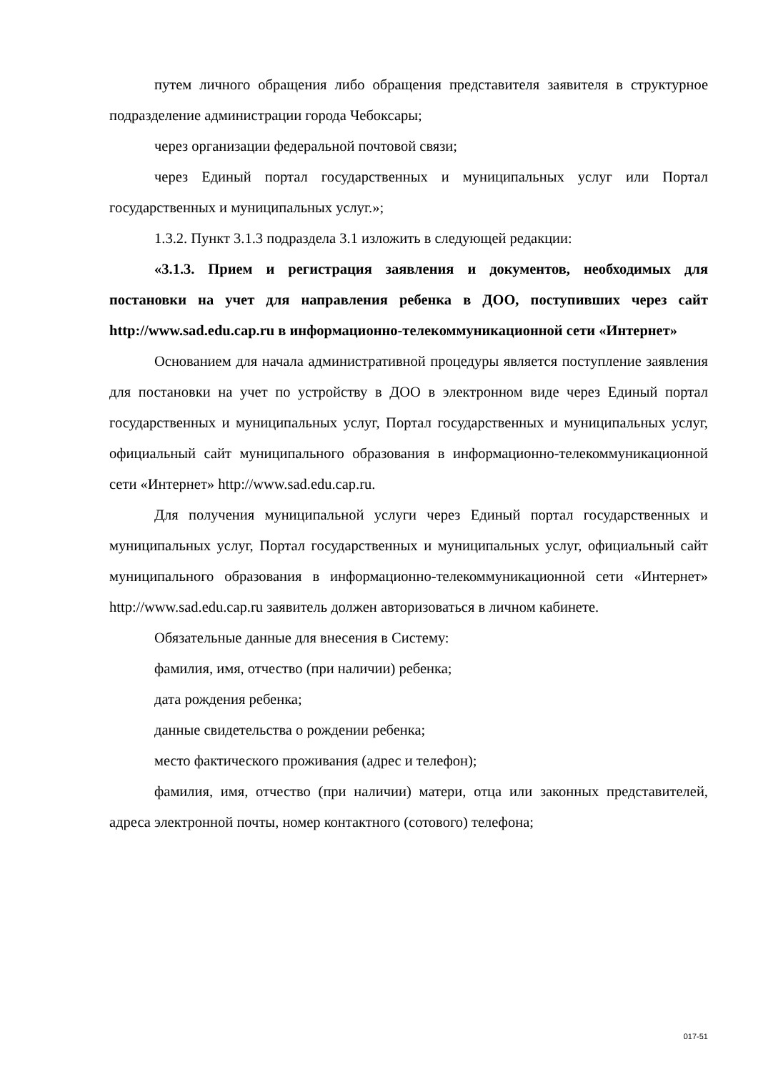путем личного обращения либо обращения представителя заявителя в структурное подразделение администрации города Чебоксары;
через организации федеральной почтовой связи;
через Единый портал государственных и муниципальных услуг или Портал государственных и муниципальных услуг.»;
1.3.2. Пункт 3.1.3 подраздела 3.1 изложить в следующей редакции:
«3.1.3. Прием и регистрация заявления и документов, необходимых для постановки на учет для направления ребенка в ДОО, поступивших через сайт http://www.sad.edu.cap.ru в информационно-телекоммуникационной сети «Интернет»
Основанием для начала административной процедуры является поступление заявления для постановки на учет по устройству в ДОО в электронном виде через Единый портал государственных и муниципальных услуг, Портал государственных и муниципальных услуг, официальный сайт муниципального образования в информационно-телекоммуникационной сети «Интернет» http://www.sad.edu.cap.ru.
Для получения муниципальной услуги через Единый портал государственных и муниципальных услуг, Портал государственных и муниципальных услуг, официальный сайт муниципального образования в информационно-телекоммуникационной сети «Интернет» http://www.sad.edu.cap.ru заявитель должен авторизоваться в личном кабинете.
Обязательные данные для внесения в Систему:
фамилия, имя, отчество (при наличии) ребенка;
дата рождения ребенка;
данные свидетельства о рождении ребенка;
место фактического проживания (адрес и телефон);
фамилия, имя, отчество (при наличии) матери, отца или законных представителей, адреса электронной почты, номер контактного (сотового) телефона;
017-51